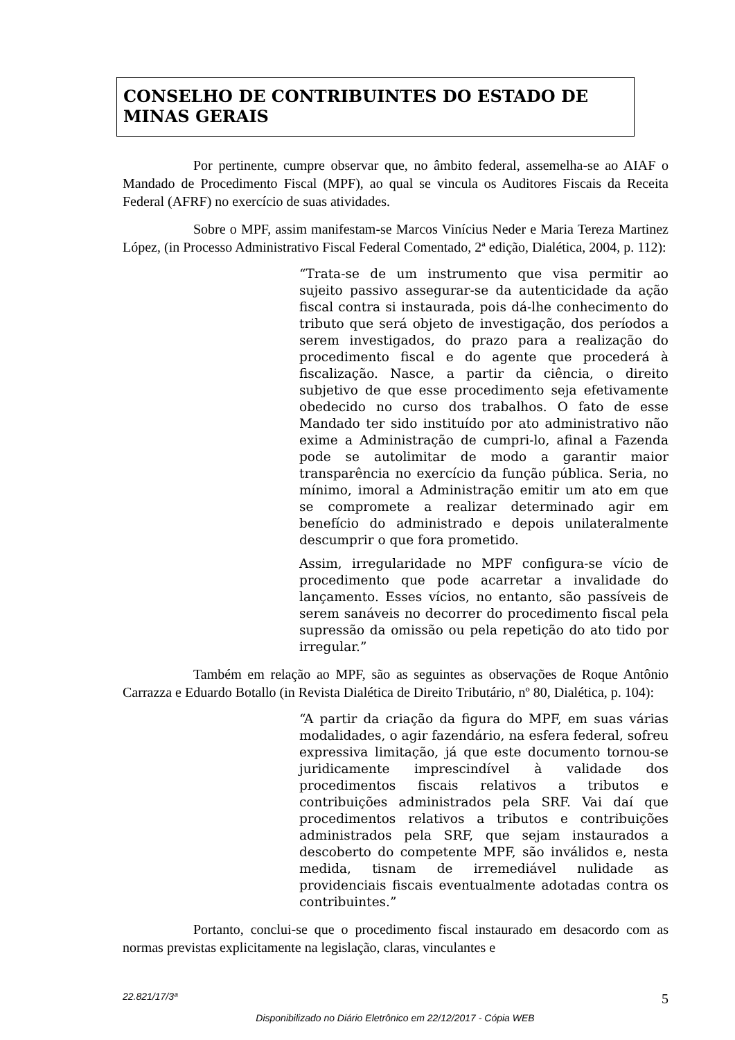CONSELHO DE CONTRIBUINTES DO ESTADO DE MINAS GERAIS
Por pertinente, cumpre observar que, no âmbito federal, assemelha-se ao AIAF o Mandado de Procedimento Fiscal (MPF), ao qual se vincula os Auditores Fiscais da Receita Federal (AFRF) no exercício de suas atividades.
Sobre o MPF, assim manifestam-se Marcos Vinícius Neder e Maria Tereza Martinez López, (in Processo Administrativo Fiscal Federal Comentado, 2ª edição, Dialética, 2004, p. 112):
“Trata-se de um instrumento que visa permitir ao sujeito passivo assegurar-se da autenticidade da ação fiscal contra si instaurada, pois dá-lhe conhecimento do tributo que será objeto de investigação, dos períodos a serem investigados, do prazo para a realização do procedimento fiscal e do agente que procederá à fiscalização. Nasce, a partir da ciência, o direito subjetivo de que esse procedimento seja efetivamente obedecido no curso dos trabalhos. O fato de esse Mandado ter sido instituído por ato administrativo não exime a Administração de cumpri-lo, afinal a Fazenda pode se autolimitar de modo a garantir maior transparência no exercício da função pública. Seria, no mínimo, imoral a Administração emitir um ato em que se compromete a realizar determinado agir em benefício do administrado e depois unilateralmente descumprir o que fora prometido.
Assim, irregularidade no MPF configura-se vício de procedimento que pode acarretar a invalidade do lançamento. Esses vícios, no entanto, são passíveis de serem sanáveis no decorrer do procedimento fiscal pela supressão da omissão ou pela repetição do ato tido por irregular.”
Também em relação ao MPF, são as seguintes as observações de Roque Antônio Carrazza e Eduardo Botallo (in Revista Dialética de Direito Tributário, nº 80, Dialética, p. 104):
“A partir da criação da figura do MPF, em suas várias modalidades, o agir fazendário, na esfera federal, sofreu expressiva limitação, já que este documento tornou-se juridicamente imprescindível à validade dos procedimentos fiscais relativos a tributos e contribuições administrados pela SRF. Vai daí que procedimentos relativos a tributos e contribuições administrados pela SRF, que sejam instaurados a descoberto do competente MPF, são inválidos e, nesta medida, tisnam de irremediável nulidade as providenciais fiscais eventualmente adotadas contra os contribuintes.”
Portanto, conclui-se que o procedimento fiscal instaurado em desacordo com as normas previstas explicitamente na legislação, claras, vinculantes e
22.821/17/3ª 5
Disponibilizado no Diário Eletrônico em 22/12/2017 - Cópia WEB